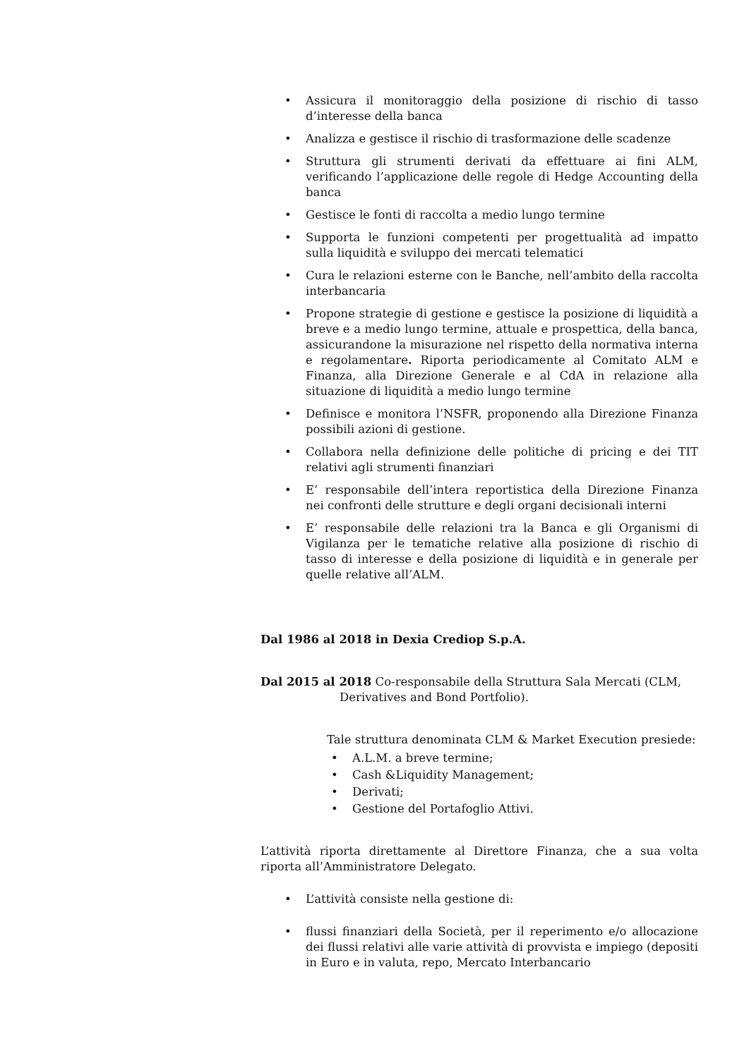• Assicura il monitoraggio della posizione di rischio di tasso d’interesse della banca
• Analizza e gestisce il rischio di trasformazione delle scadenze
• Struttura gli strumenti derivati da effettuare ai fini ALM, verificando l’applicazione delle regole di Hedge Accounting della banca
• Gestisce le fonti di raccolta a medio lungo termine
• Supporta le funzioni competenti per progettualità ad impatto sulla liquidità e sviluppo dei mercati telematici
• Cura le relazioni esterne con le Banche, nell’ambito della raccolta interbancaria
• Propone strategie di gestione e gestisce la posizione di liquidità a breve e a medio lungo termine, attuale e prospettica, della banca, assicurandone la misurazione nel rispetto della normativa interna e regolamentare. Riporta periodicamente al Comitato ALM e Finanza, alla Direzione Generale e al CdA in relazione alla situazione di liquidità a medio lungo termine
• Definisce e monitora l’NSFR, proponendo alla Direzione Finanza possibili azioni di gestione.
• Collabora nella definizione delle politiche di pricing e dei TIT relativi agli strumenti finanziari
• E’ responsabile dell’intera reportistica della Direzione Finanza nei confronti delle strutture e degli organi decisionali interni
• E’ responsabile delle relazioni tra la Banca e gli Organismi di Vigilanza per le tematiche relative alla posizione di rischio di tasso di interesse e della posizione di liquidità e in generale per quelle relative all’ALM.
Dal 1986 al 2018 in Dexia Crediop S.p.A.
Dal 2015 al 2018 Co-responsabile della Struttura Sala Mercati (CLM,
Derivatives and Bond Portfolio).
Tale struttura denominata CLM & Market Execution presiede:
• A.L.M. a breve termine;
• Cash &Liquidity Management;
• Derivati;
• Gestione del Portafoglio Attivi.
L’attività riporta direttamente al Direttore Finanza, che a sua volta riporta all’Amministratore Delegato.
• L’attività consiste nella gestione di:
• flussi finanziari della Società, per il reperimento e/o allocazione dei flussi relativi alle varie attività di provvista e impiego (depositi in Euro e in valuta, repo, Mercato Interbancario